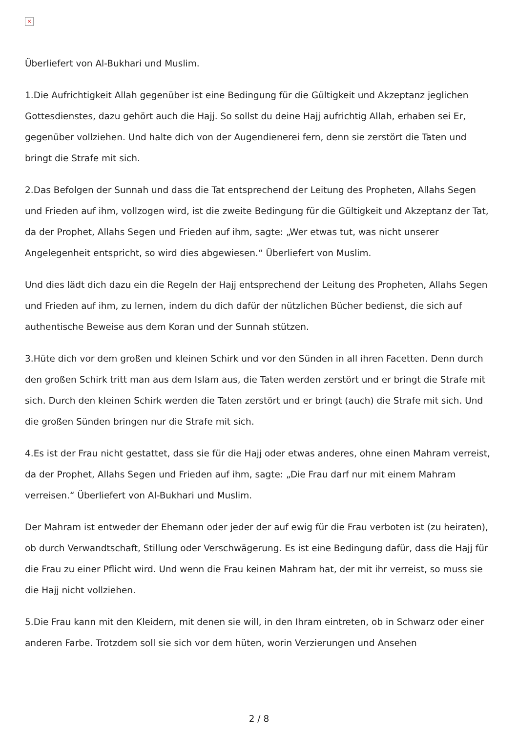×
Überliefert von Al-Bukhari und Muslim.
1.Die Aufrichtigkeit Allah gegenüber ist eine Bedingung für die Gültigkeit und Akzeptanz jeglichen Gottesdienstes, dazu gehört auch die Hajj. So sollst du deine Hajj aufrichtig Allah, erhaben sei Er, gegenüber vollziehen. Und halte dich von der Augendienerei fern, denn sie zerstört die Taten und bringt die Strafe mit sich.
2.Das Befolgen der Sunnah und dass die Tat entsprechend der Leitung des Propheten, Allahs Segen und Frieden auf ihm, vollzogen wird, ist die zweite Bedingung für die Gültigkeit und Akzeptanz der Tat, da der Prophet, Allahs Segen und Frieden auf ihm, sagte: „Wer etwas tut, was nicht unserer Angelegenheit entspricht, so wird dies abgewiesen.“ Überliefert von Muslim.
Und dies lädt dich dazu ein die Regeln der Hajj entsprechend der Leitung des Propheten, Allahs Segen und Frieden auf ihm, zu lernen, indem du dich dafür der nützlichen Bücher bedienst, die sich auf authentische Beweise aus dem Koran und der Sunnah stützen.
3.Hüte dich vor dem großen und kleinen Schirk und vor den Sünden in all ihren Facetten. Denn durch den großen Schirk tritt man aus dem Islam aus, die Taten werden zerstört und er bringt die Strafe mit sich. Durch den kleinen Schirk werden die Taten zerstört und er bringt (auch) die Strafe mit sich. Und die großen Sünden bringen nur die Strafe mit sich.
4.Es ist der Frau nicht gestattet, dass sie für die Hajj oder etwas anderes, ohne einen Mahram verreist, da der Prophet, Allahs Segen und Frieden auf ihm, sagte: „Die Frau darf nur mit einem Mahram verreisen.“ Überliefert von Al-Bukhari und Muslim.
Der Mahram ist entweder der Ehemann oder jeder der auf ewig für die Frau verboten ist (zu heiraten), ob durch Verwandtschaft, Stillung oder Verschwägerung. Es ist eine Bedingung dafür, dass die Hajj für die Frau zu einer Pflicht wird. Und wenn die Frau keinen Mahram hat, der mit ihr verreist, so muss sie die Hajj nicht vollziehen.
5.Die Frau kann mit den Kleidern, mit denen sie will, in den Ihram eintreten, ob in Schwarz oder einer anderen Farbe. Trotzdem soll sie sich vor dem hüten, worin Verzierungen und Ansehen
2 / 8